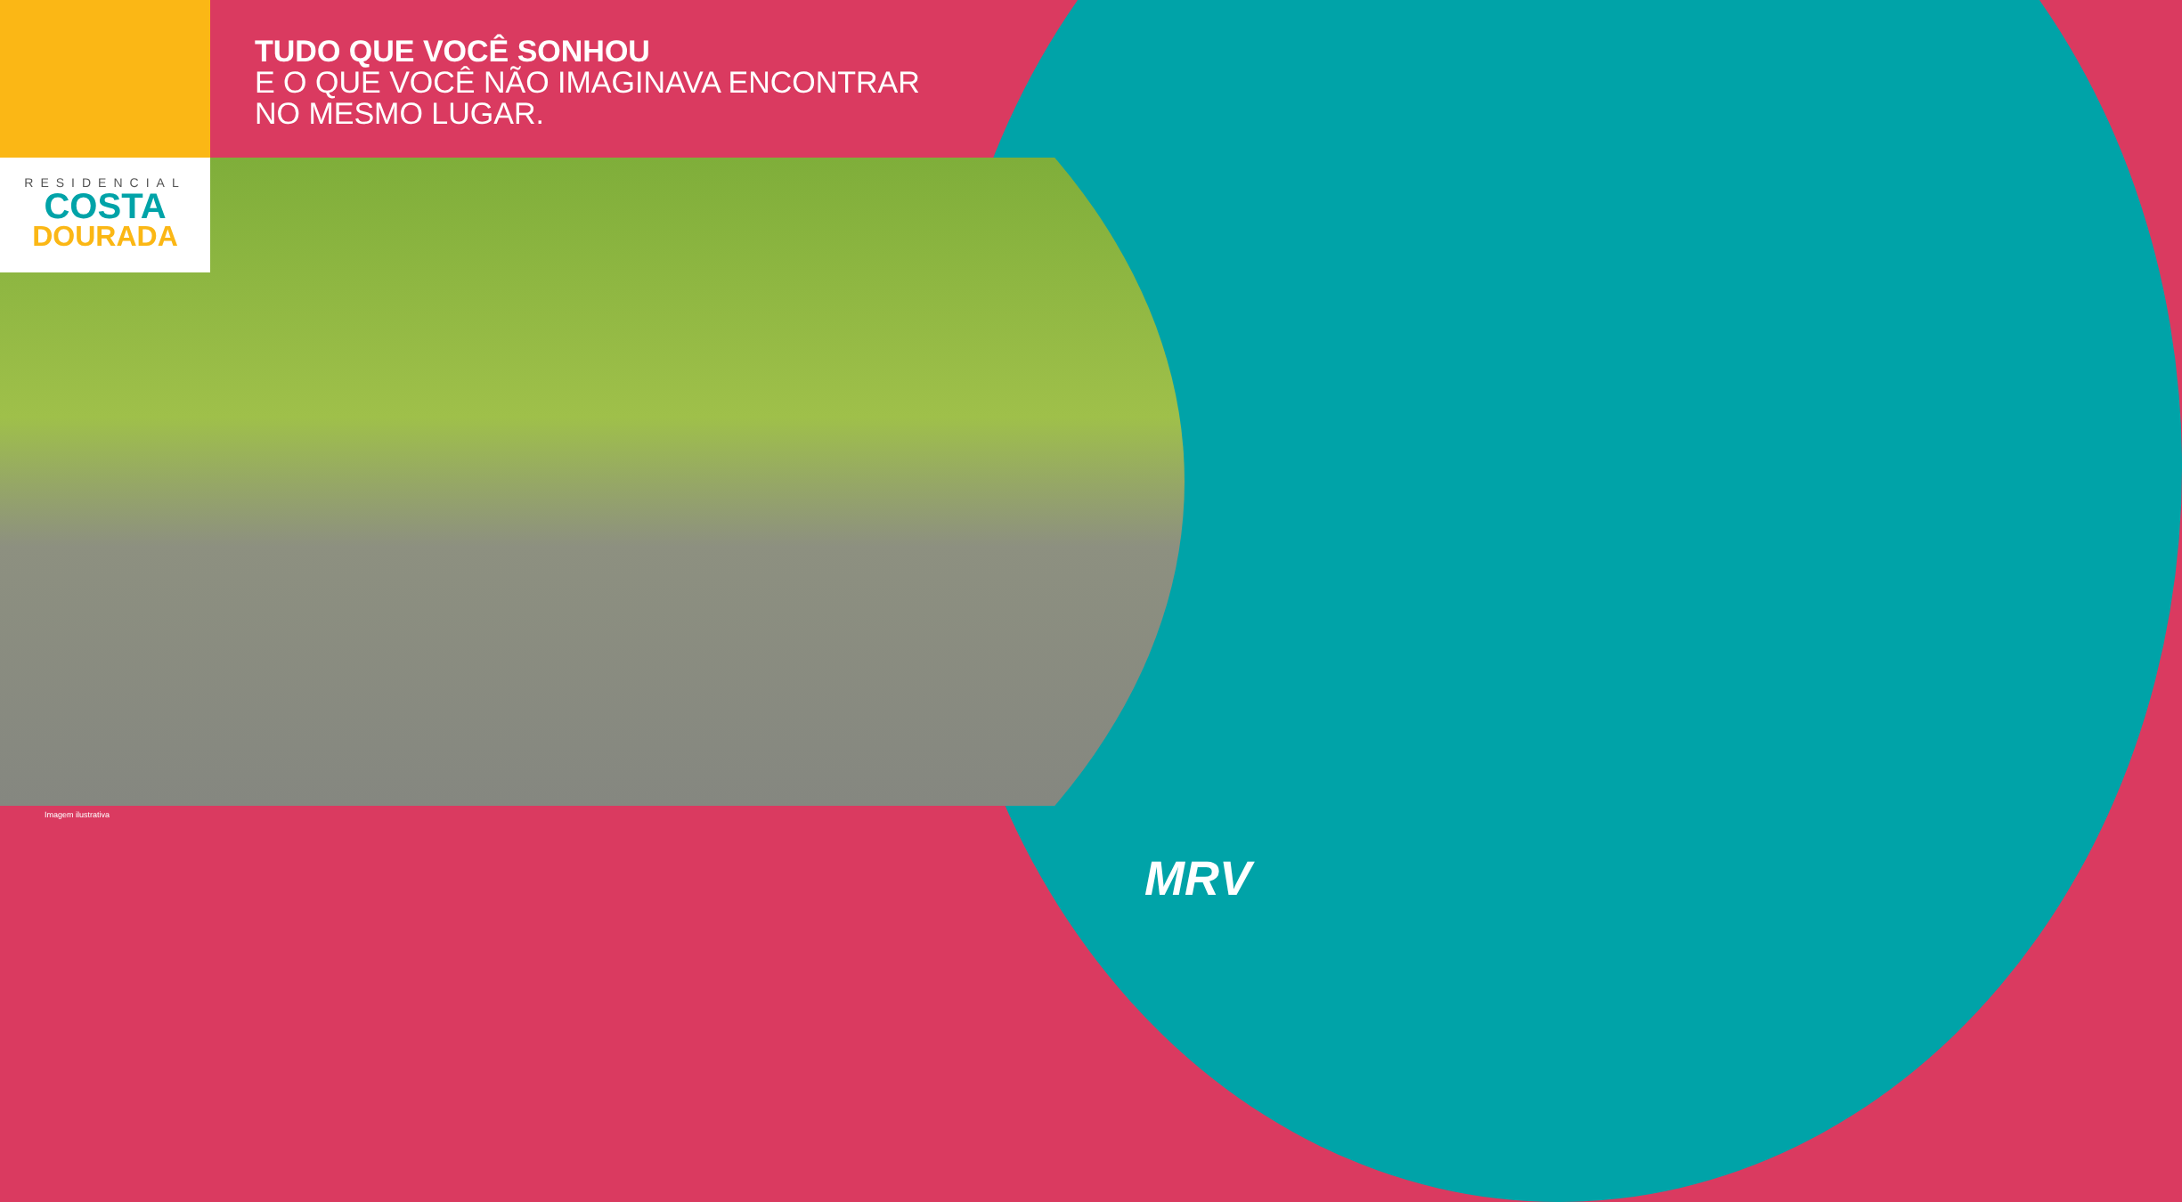TUDO QUE VOCÊ SONHOU
E O QUE VOCÊ NÃO IMAGINAVA ENCONTRAR
NO MESMO LUGAR.
RESIDENCIAL
COSTA
DOURADA
Imagem ilustrativa
MRV